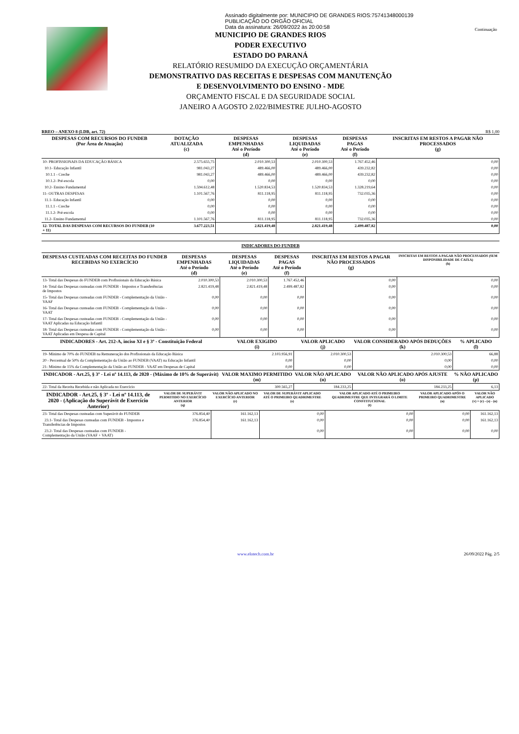Assinado digitalmente por: MUNICIPIO DE GRANDES RIOS:75741348000139
PUBLICAÇÃO DO ORGÃO OFICIAL
Data da assinatura: 26/09/2022 às 20:00:58
Continuação
MUNICIPIO DE GRANDES RIOS
PODER EXECUTIVO
ESTADO DO PARANÁ
RELATÓRIO RESUMIDO DA EXECUÇÃO ORÇAMENTÁRIA
DEMONSTRATIVO DAS RECEITAS E DESPESAS COM MANUTENÇÃO
E DESENVOLVIMENTO DO ENSINO - MDE
ORÇAMENTO FISCAL E DA SEGURIDADE SOCIAL
JANEIRO A AGOSTO 2.022/BIMESTRE JULHO-AGOSTO
RREO – ANEXO 8 (LDB, art. 72) R$ 1,00
| DESPESAS COM RECURSOS DO FUNDEB (Por Área de Atuação) | DOTAÇÃO ATUALIZADA (c) | DESPESAS EMPENHADAS Até o Período (d) | DESPESAS LIQUIDADAS Até o Período (e) | DESPESAS PAGAS Até o Período (f) | INSCRITAS EM RESTOS A PAGAR NÃO PROCESSADOS (g) |
| --- | --- | --- | --- | --- | --- |
| 10- PROFISSIONAIS DA EDUCAÇÃO BÁSICA | 2.575.655,75 | 2.010.300,53 | 2.010.300,53 | 1.767.452,46 | 0,00 |
| 10.1- Educação Infantil | 981.043,27 | 489.466,00 | 489.466,00 | 439.232,82 | 0,00 |
| 10.1.1 - Creche | 981.043,27 | 489.466,00 | 489.466,00 | 439.232,82 | 0,00 |
| 10.1.2- Pré-escola | 0,00 | 0,00 | 0,00 | 0,00 | 0,00 |
| 10.2- Ensino Fundamental | 1.594.612,48 | 1.520.834,53 | 1.520.834,53 | 1.328.219,64 | 0,00 |
| 11- OUTRAS DESPESAS | 1.101.567,76 | 811.118,95 | 811.118,95 | 732.035,36 | 0,00 |
| 11.1- Educação Infantil | 0,00 | 0,00 | 0,00 | 0,00 | 0,00 |
| 11.1.1 - Creche | 0,00 | 0,00 | 0,00 | 0,00 | 0,00 |
| 11.1.2- Pré-escola | 0,00 | 0,00 | 0,00 | 0,00 | 0,00 |
| 11.2- Ensino Fundamental | 1.101.567,76 | 811.118,95 | 811.118,95 | 732.035,36 | 0,00 |
| 12- TOTAL DAS DESPESAS COM RECURSOS DO FUNDEB (10 + 11) | 3.677.223,51 | 2.821.419,48 | 2.821.419,48 | 2.499.487,82 | 0,00 |
INDICADORES DO FUNDEB
| DESPESAS CUSTEADAS COM RECEITAS DO FUNDEB RECEBIDAS NO EXERCÍCIO | DESPESAS EMPENHADAS Até o Período (d) | DESPESAS LIQUIDADAS Até o Período (e) | DESPESAS PAGAS Até o Período (f) | INSCRITAS EM RESTOS A PAGAR NÃO PROCESSADOS (g) | INSCRITAS EM RESTOS A PAGAR NÃO PROCESSADOS (SEM DISPONIBILIDADE DE CAIXA) (h) |
| --- | --- | --- | --- | --- | --- |
| 13- Total das Despesas do FUNDEB com Profissionais da Educação Básica | 2.010.300,53 | 2.010.300,53 | 1.767.452,46 | 0,00 | 0,00 |
| 14- Total das Despesas custeadas com FUNDEB - Impostos e Transferências de Impostos | 2.821.419,48 | 2.821.419,48 | 2.499.487,82 | 0,00 | 0,00 |
| 15- Total das Despesas custeadas com FUNDEB - Complementação da União - VAAF | 0,00 | 0,00 | 0,00 | 0,00 | 0,00 |
| 16- Total das Despesas custeadas com FUNDEB - Complementação da União - VAAT | 0,00 | 0,00 | 0,00 | 0,00 | 0,00 |
| 17- Total das Despesas custeadas com FUNDEB - Complementação da União - VAAT Aplicadas na Educação Infantil | 0,00 | 0,00 | 0,00 | 0,00 | 0,00 |
| 18- Total das Despesas custeadas com FUNDEB - Complementação da União - VAAT Aplicadas em Despesa de Capital | 0,00 | 0,00 | 0,00 | 0,00 | 0,00 |
| INDICADORES - Art. 212-A, inciso XI e § 3º - Constituição Federal | VALOR EXIGIDO (i) | VALOR APLICADO (j) | VALOR CONSIDERADO APÓS DEDUÇÕES (k) | % APLICADO (l) |
| --- | --- | --- | --- | --- |
| 19- Mínimo de 70% do FUNDEB na Remuneração dos Profissionais da Educação Básica | 2.103.956,91 | 2.010.300,53 | 2.010.300,53 | 66,88 |
| 20 - Percentual de 50% da Complementação da União ao FUNDEB (VAAT) na Educação Infantil | 0,00 | 0,00 | 0,00 | 0,00 |
| 21- Mínimo de 15% da Complementação da União ao FUNDEB - VAAT em Despesas de Capital | 0,00 | 0,00 | 0,00 | 0,00 |
| INDICADOR - Art.25, § 3º - Lei nº 14.113, de 2020 - (Máximo de 10% de Superávit) | VALOR MAXIMO PERMITIDO (m) | VALOR NÃO APLICADO (n) | VALOR NÃO APLICADO APÓS AJUSTE (o) | % NÃO APLICADO (p) |
| 22- Total da Receita Recebida e não Aplicada no Exercício | 300.565,27 | 184.233,25 | 184.233,25 | 6,13 |
| INDICADOR - Art.25, § 3º - Lei nº 14.113, de 2020 - (Aplicação do Superávit de Exercício Anterior) | VALOR DE SUPERÁVIT PERMITIDO NO EXERCÍCIO ANTERIOR (q) | VALOR NÃO APLICADO NO EXERCÍCIO ANTERIOR (r) | VALOR DE SUPERÁVIT APLICADO ATÉ O PRIMEIRO QUADRIMESTRE (s) | VALOR APLICADO ATÉ O PRIMEIRO QUADRIMESTRE QUE INTEGRARÁ O LIMITE CONSTITUCIONAL (t) | VALOR APLICADO APÓS O PRIMEIRO QUADRIMESTRE (u) | VALOR NÃO APLICADO (v) = (r) - (s) - (u) |
| --- | --- | --- | --- | --- | --- | --- |
| 23- Total das Despesas custeadas com Superávit do FUNDEB | 376.854,40 | 161.162,13 | 0,00 | 0,00 | 0,00 | 161.162,13 |
| 23.1- Total das Despesas custeadas com FUNDEB - Impostos e Transferências de Impostos | 376.854,40 | 161.162,13 | 0,00 | 0,00 | 0,00 | 161.162,13 |
| 23.2- Total das Despesas custeadas com FUNDEB - Complementação da União (VAAF + VAAT) | | | 0,00 | 0,00 | 0,00 | 0,00 |
www.elotech.com.br 26/09/2022 Pág. 2/5